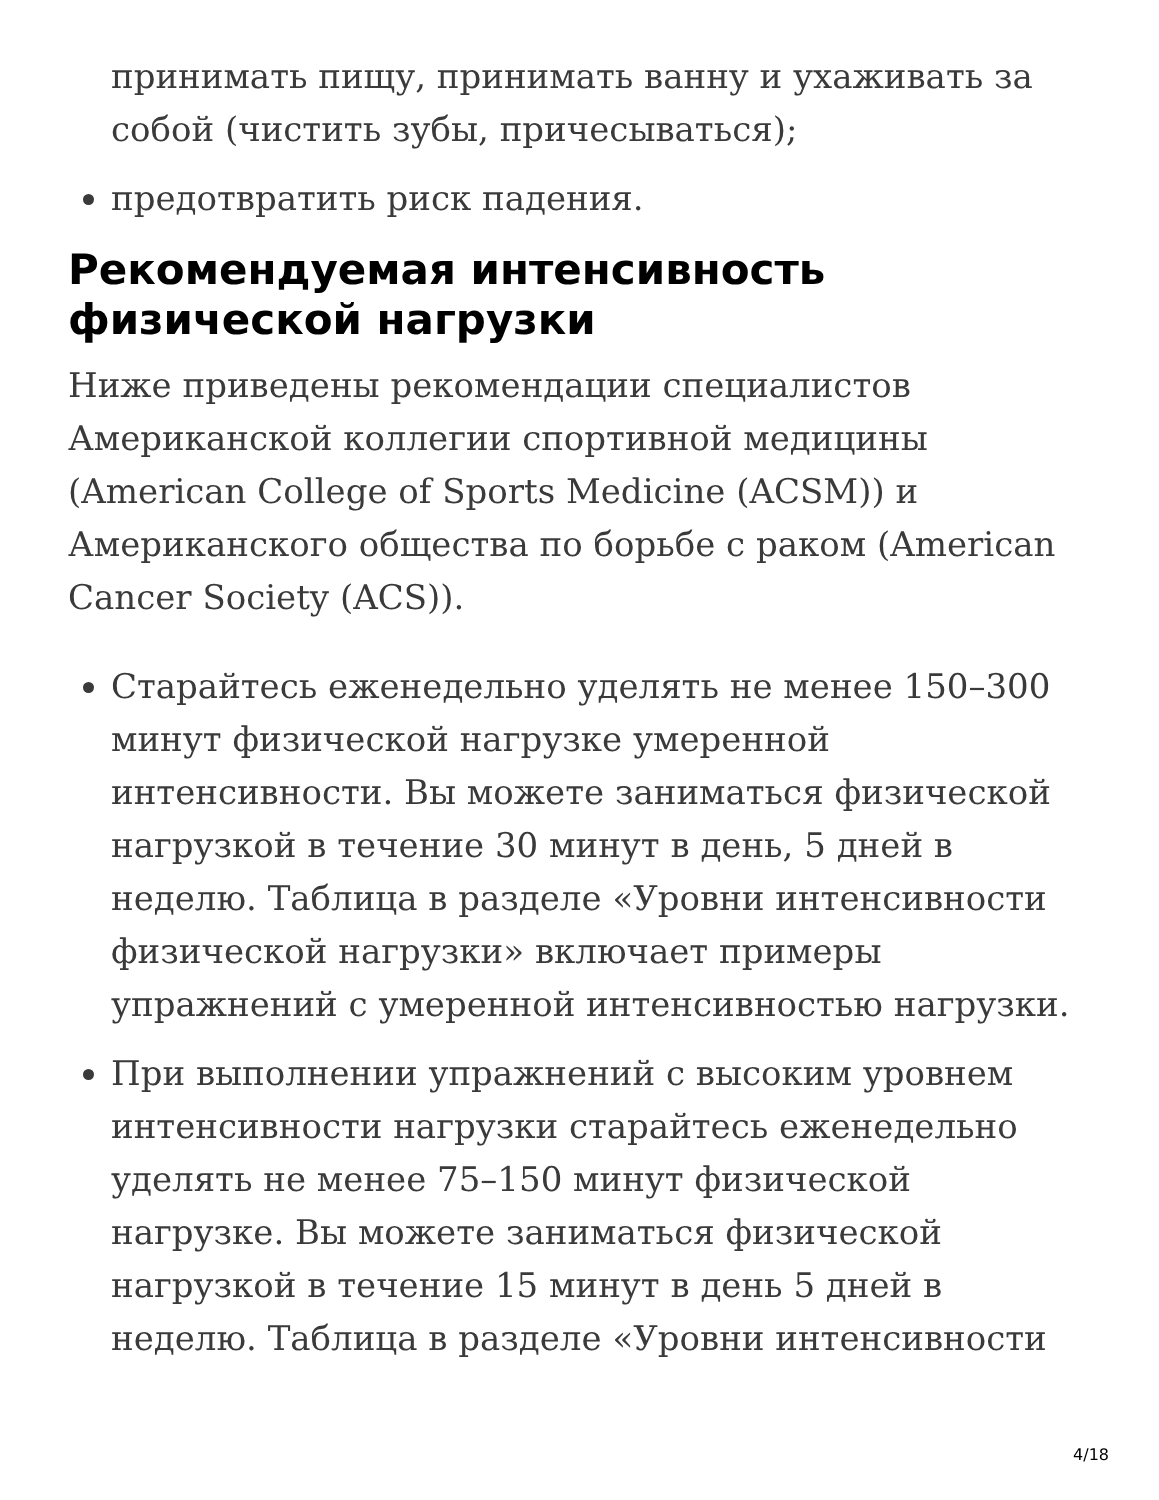принимать пищу, принимать ванну и ухаживать за собой (чистить зубы, причесываться);
предотвратить риск падения.
Рекомендуемая интенсивность физической нагрузки
Ниже приведены рекомендации специалистов Американской коллегии спортивной медицины (American College of Sports Medicine (ACSM)) и Американского общества по борьбе с раком (American Cancer Society (ACS)).
Старайтесь еженедельно уделять не менее 150–300 минут физической нагрузке умеренной интенсивности. Вы можете заниматься физической нагрузкой в течение 30 минут в день, 5 дней в неделю. Таблица в разделе «Уровни интенсивности физической нагрузки» включает примеры упражнений с умеренной интенсивностью нагрузки.
При выполнении упражнений с высоким уровнем интенсивности нагрузки старайтесь еженедельно уделять не менее 75–150 минут физической нагрузке. Вы можете заниматься физической нагрузкой в течение 15 минут в день 5 дней в неделю. Таблица в разделе «Уровни интенсивности
4/18